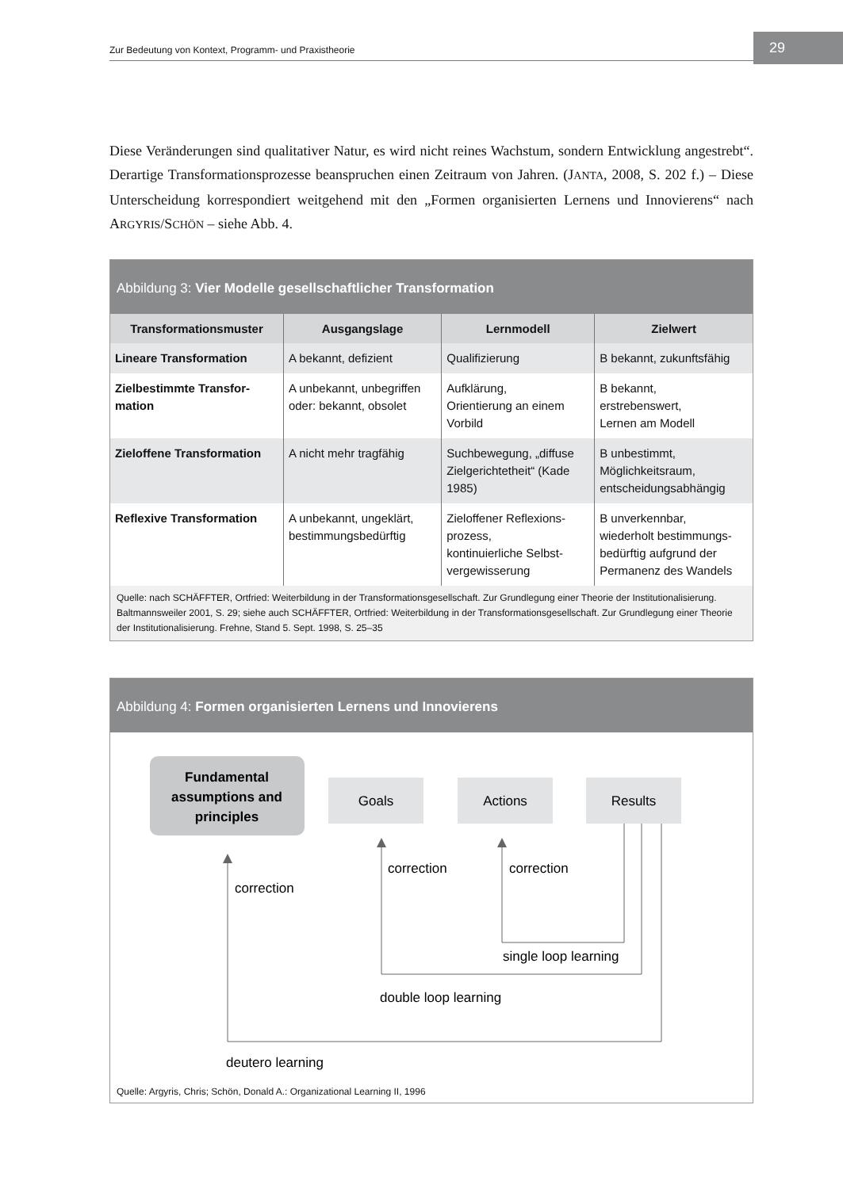Zur Bedeutung von Kontext, Programm- und Praxistheorie 29
Diese Veränderungen sind qualitativer Natur, es wird nicht reines Wachstum, sondern Entwicklung angestrebt“. Derartige Transformationsprozesse beanspruchen einen Zeitraum von Jahren. (JANTA, 2008, S. 202 f.) – Diese Unterscheidung korrespondiert weitgehend mit den „Formen organisierten Lernens und Innovierens“ nach ARGYRIS/SCHÖN – siehe Abb. 4.
Abbildung 3: Vier Modelle gesellschaftlicher Transformation
| Transformationsmuster | Ausgangslage | Lernmodell | Zielwert |
| --- | --- | --- | --- |
| Lineare Transformation | A bekannt, defizient | Qualifizierung | B bekannt, zukunftsfähig |
| Zielbestimmte Transfor- mation | A unbekannt, unbegriffen oder: bekannt, obsolet | Aufklärung, Orientierung an einem Vorbild | B bekannt, erstrebenswert, Lernen am Modell |
| Zieloffene Transformation | A nicht mehr tragfähig | Suchbewegung, „diffuse Zielgerichtetheit“ (Kade 1985) | B unbestimmt, Möglichkeitsraum, entscheidungsabhängig |
| Reflexive Transformation | A unbekannt, ungeklärt, bestimmungsbedürftig | Zieloffener Reflexions- prozess, kontinuierliche Selbst- vergewisserung | B unverkennbar, wiederholt bestimmungs- bedürftig aufgrund der Permanenz des Wandels |
Quelle: nach SCHÄFFTER, Ortfried: Weiterbildung in der Transformationsgesellschaft. Zur Grundlegung einer Theorie der Institutionalisierung. Baltmannsweiler 2001, S. 29; siehe auch SCHÄFFTER, Ortfried: Weiterbildung in der Transformationsgesellschaft. Zur Grundlegung einer Theorie der Institutionalisierung. Frehne, Stand 5. Sept. 1998, S. 25–35
Abbildung 4: Formen organisierten Lernens und Innovierens
Fundamental
assumptions and
principles
Goals
Actions
Results
correction
correction
correction
single loop learning
double loop learning
deutero learning
Quelle: Argyris, Chris; Schön, Donald A.: Organizational Learning II, 1996